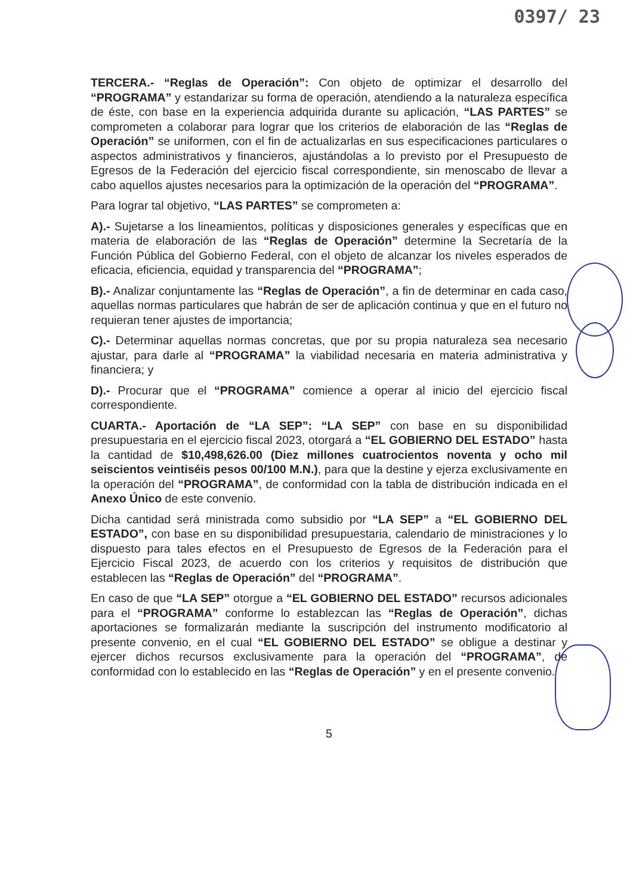0397/ 23
TERCERA.- “Reglas de Operación”: Con objeto de optimizar el desarrollo del “PROGRAMA” y estandarizar su forma de operación, atendiendo a la naturaleza específica de éste, con base en la experiencia adquirida durante su aplicación, “LAS PARTES” se comprometen a colaborar para lograr que los criterios de elaboración de las “Reglas de Operación” se uniformen, con el fin de actualizarlas en sus especificaciones particulares o aspectos administrativos y financieros, ajustándolas a lo previsto por el Presupuesto de Egresos de la Federación del ejercicio fiscal correspondiente, sin menoscabo de llevar a cabo aquellos ajustes necesarios para la optimización de la operación del “PROGRAMA”.
Para lograr tal objetivo, “LAS PARTES” se comprometen a:
A).- Sujetarse a los lineamientos, políticas y disposiciones generales y específicas que en materia de elaboración de las “Reglas de Operación” determine la Secretaría de la Función Pública del Gobierno Federal, con el objeto de alcanzar los niveles esperados de eficacia, eficiencia, equidad y transparencia del “PROGRAMA”;
B).- Analizar conjuntamente las “Reglas de Operación”, a fin de determinar en cada caso, aquellas normas particulares que habrán de ser de aplicación continua y que en el futuro no requieran tener ajustes de importancia;
C).- Determinar aquellas normas concretas, que por su propia naturaleza sea necesario ajustar, para darle al “PROGRAMA” la viabilidad necesaria en materia administrativa y financiera; y
D).- Procurar que el “PROGRAMA” comience a operar al inicio del ejercicio fiscal correspondiente.
CUARTA.- Aportación de “LA SEP”: “LA SEP” con base en su disponibilidad presupuestaria en el ejercicio fiscal 2023, otorgará a “EL GOBIERNO DEL ESTADO” hasta la cantidad de $10,498,626.00 (Diez millones cuatrocientos noventa y ocho mil seiscientos veintiséis pesos 00/100 M.N.), para que la destine y ejerza exclusivamente en la operación del “PROGRAMA”, de conformidad con la tabla de distribución indicada en el Anexo Único de este convenio.
Dicha cantidad será ministrada como subsidio por “LA SEP” a “EL GOBIERNO DEL ESTADO”, con base en su disponibilidad presupuestaria, calendario de ministraciones y lo dispuesto para tales efectos en el Presupuesto de Egresos de la Federación para el Ejercicio Fiscal 2023, de acuerdo con los criterios y requisitos de distribución que establecen las “Reglas de Operación” del “PROGRAMA”.
En caso de que “LA SEP” otorgue a “EL GOBIERNO DEL ESTADO” recursos adicionales para el “PROGRAMA” conforme lo establezcan las “Reglas de Operación”, dichas aportaciones se formalizarán mediante la suscripción del instrumento modificatorio al presente convenio, en el cual “EL GOBIERNO DEL ESTADO” se obligue a destinar y ejercer dichos recursos exclusivamente para la operación del “PROGRAMA”, de conformidad con lo establecido en las “Reglas de Operación” y en el presente convenio.
5